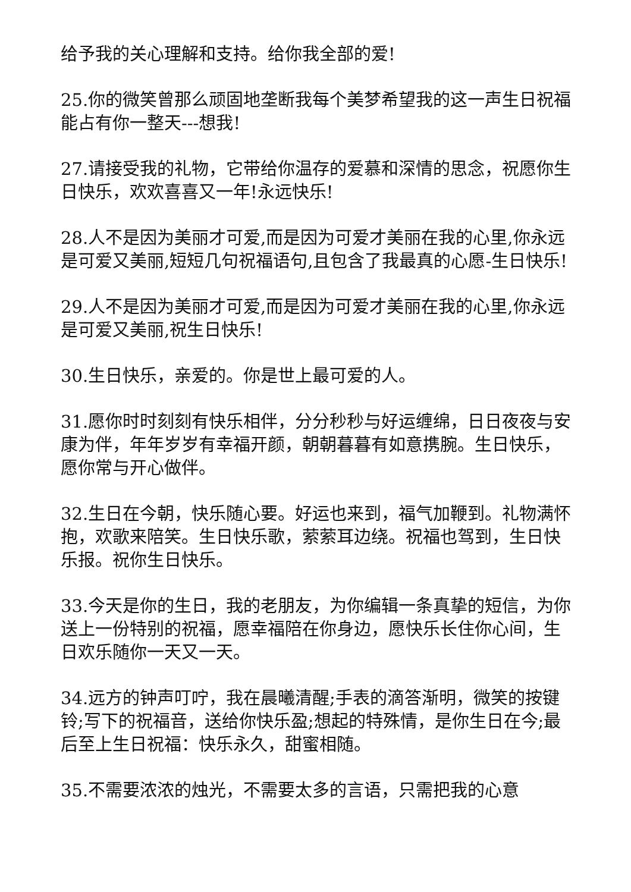给予我的关心理解和支持。给你我全部的爱!
25.你的微笑曾那么顽固地垄断我每个美梦希望我的这一声生日祝福能占有你一整天---想我!
27.请接受我的礼物，它带给你温存的爱慕和深情的思念，祝愿你生日快乐，欢欢喜喜又一年!永远快乐!
28.人不是因为美丽才可爱,而是因为可爱才美丽在我的心里,你永远是可爱又美丽,短短几句祝福语句,且包含了我最真的心愿-生日快乐!
29.人不是因为美丽才可爱,而是因为可爱才美丽在我的心里,你永远是可爱又美丽,祝生日快乐!
30.生日快乐，亲爱的。你是世上最可爱的人。
31.愿你时时刻刻有快乐相伴，分分秒秒与好运缠绵，日日夜夜与安康为伴，年年岁岁有幸福开颜，朝朝暮暮有如意携腕。生日快乐，愿你常与开心做伴。
32.生日在今朝，快乐随心要。好运也来到，福气加鞭到。礼物满怀抱，欢歌来陪笑。生日快乐歌，萦萦耳边绕。祝福也驾到，生日快乐报。祝你生日快乐。
33.今天是你的生日，我的老朋友，为你编辑一条真挚的短信，为你送上一份特别的祝福，愿幸福陪在你身边，愿快乐长住你心间，生日欢乐随你一天又一天。
34.远方的钟声叮咛，我在晨曦清醒;手表的滴答渐明，微笑的按键铃;写下的祝福音，送给你快乐盈;想起的特殊情，是你生日在今;最后至上生日祝福：快乐永久，甜蜜相随。
35.不需要浓浓的烛光，不需要太多的言语，只需把我的心意